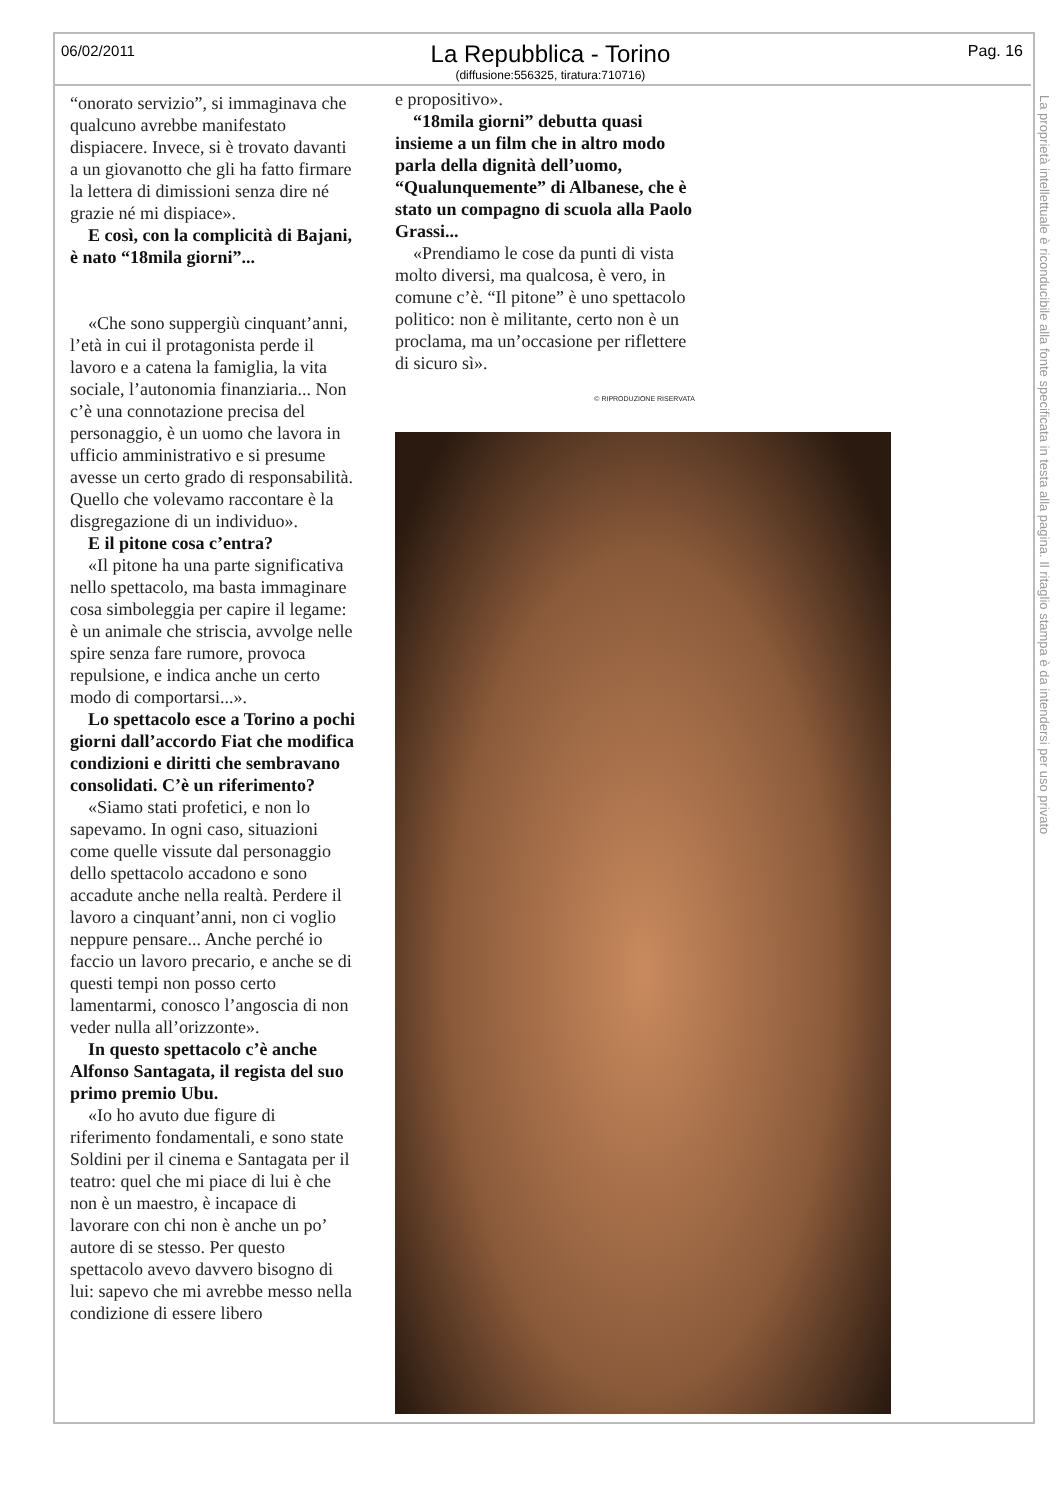06/02/2011
La Repubblica - Torino
(diffusione:556325, tiratura:710716)
Pag. 16
La proprietà intellettuale è riconducibile alla fonte specificata in testa alla pagina. Il ritaglio stampa è da intendersi per uso privato
“onorato servizio”, si immaginava che qualcuno avrebbe manifestato dispiacere. Invece, si è trovato davanti a un giovanotto che gli ha fatto firmare la lettera di dimissioni senza dire né grazie né mi dispiace».
E così, con la complicità di Bajani, è nato “18mila giorni”...
«Che sono suppergiù cinquant’anni, l’età in cui il protagonista perde il lavoro e a catena la famiglia, la vita sociale, l’autonomia finanziaria... Non c’è una connotazione precisa del personaggio, è un uomo che lavora in ufficio amministrativo e si presume avesse un certo grado di responsabilità. Quello che volevamo raccontare è la disgregazione di un individuo».
E il pitone cosa c’entra?
«Il pitone ha una parte significativa nello spettacolo, ma basta immaginare cosa simboleggia per capire il legame: è un animale che striscia, avvolge nelle spire senza fare rumore, provoca repulsione, e indica anche un certo modo di comportarsi...».
Lo spettacolo esce a Torino a pochi giorni dall’accordo Fiat che modifica condizioni e diritti che sembravano consolidati. C’è un riferimento?
«Siamo stati profetici, e non lo sapevamo. In ogni caso, situazioni come quelle vissute dal personaggio dello spettacolo accadono e sono accadute anche nella realtà. Perdere il lavoro a cinquant’anni, non ci voglio neppure pensare... Anche perché io faccio un lavoro precario, e anche se di questi tempi non posso certo lamentarmi, conosco l’angoscia di non veder nulla all’orizzonte».
In questo spettacolo c’è anche Alfonso Santagata, il regista del suo primo premio Ubu.
«Io ho avuto due figure di riferimento fondamentali, e sono state Soldini per il cinema e Santagata per il teatro: quel che mi piace di lui è che non è un maestro, è incapace di lavorare con chi non è anche un po’ autore di se stesso. Per questo spettacolo avevo davvero bisogno di lui: sapevo che mi avrebbe messo nella condizione di essere libero
e propositivo».
“18mila giorni” debutta quasi insieme a un film che in altro modo parla della dignità dell’uomo, “Qualunquemente” di Albanese, che è stato un compagno di scuola alla Paolo Grassi...
«Prendiamo le cose da punti di vista molto diversi, ma qualcosa, è vero, in comune c’è. “Il pitone” è uno spettacolo politico: non è militante, certo non è un proclama, ma un’occasione per riflettere di sicuro sì».
© RIPRODUZIONE RISERVATA